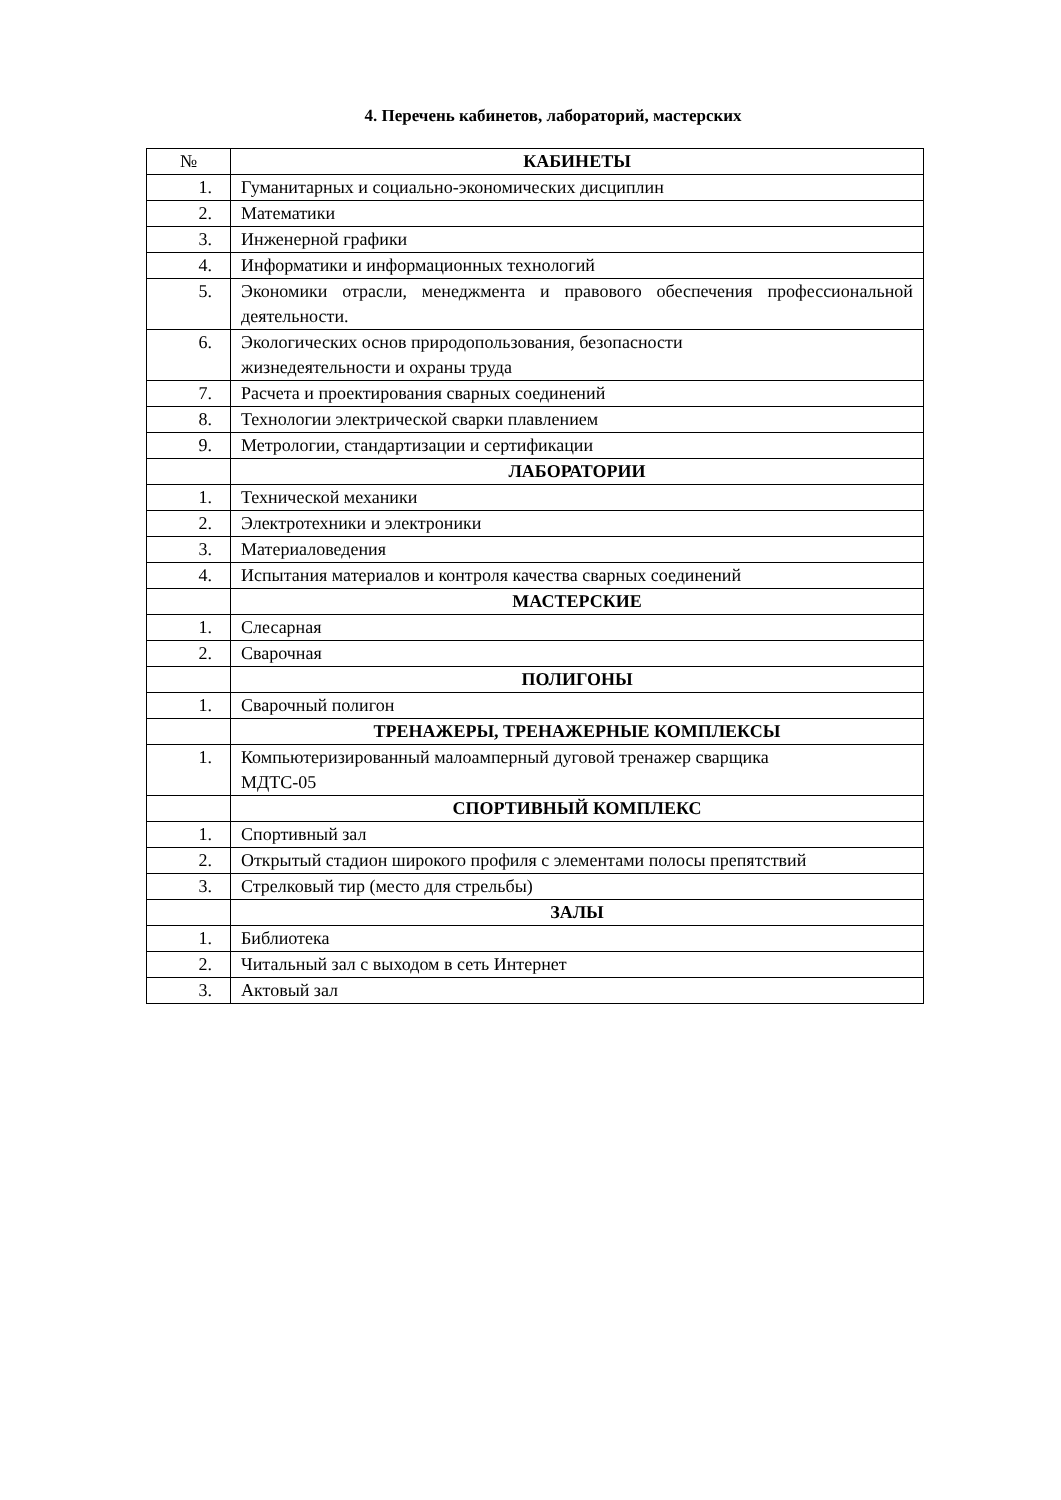4. Перечень кабинетов, лабораторий, мастерских
| № | КАБИНЕТЫ |
| --- | --- |
| 1. | Гуманитарных и социально-экономических дисциплин |
| 2. | Математики |
| 3. | Инженерной графики |
| 4. | Информатики и информационных технологий |
| 5. | Экономики отрасли, менеджмента и правового обеспечения профессиональной деятельности. |
| 6. | Экологических основ природопользования, безопасности жизнедеятельности и охраны труда |
| 7. | Расчета и проектирования сварных соединений |
| 8. | Технологии электрической сварки плавлением |
| 9. | Метрологии, стандартизации и сертификации |
| | ЛАБОРАТОРИИ |
| 1. | Технической механики |
| 2. | Электротехники и электроники |
| 3. | Материаловедения |
| 4. | Испытания материалов и контроля качества сварных соединений |
| | МАСТЕРСКИЕ |
| 1. | Слесарная |
| 2. | Сварочная |
| | ПОЛИГОНЫ |
| 1. | Сварочный полигон |
| | ТРЕНАЖЕРЫ, ТРЕНАЖЕРНЫЕ КОМПЛЕКСЫ |
| 1. | Компьютеризированный малоамперный дуговой тренажер сварщика МДТС-05 |
| | СПОРТИВНЫЙ КОМПЛЕКС |
| 1. | Спортивный зал |
| 2. | Открытый стадион широкого профиля с элементами полосы препятствий |
| 3. | Стрелковый тир (место для стрельбы) |
| | ЗАЛЫ |
| 1. | Библиотека |
| 2. | Читальный зал с выходом в сеть Интернет |
| 3. | Актовый зал |